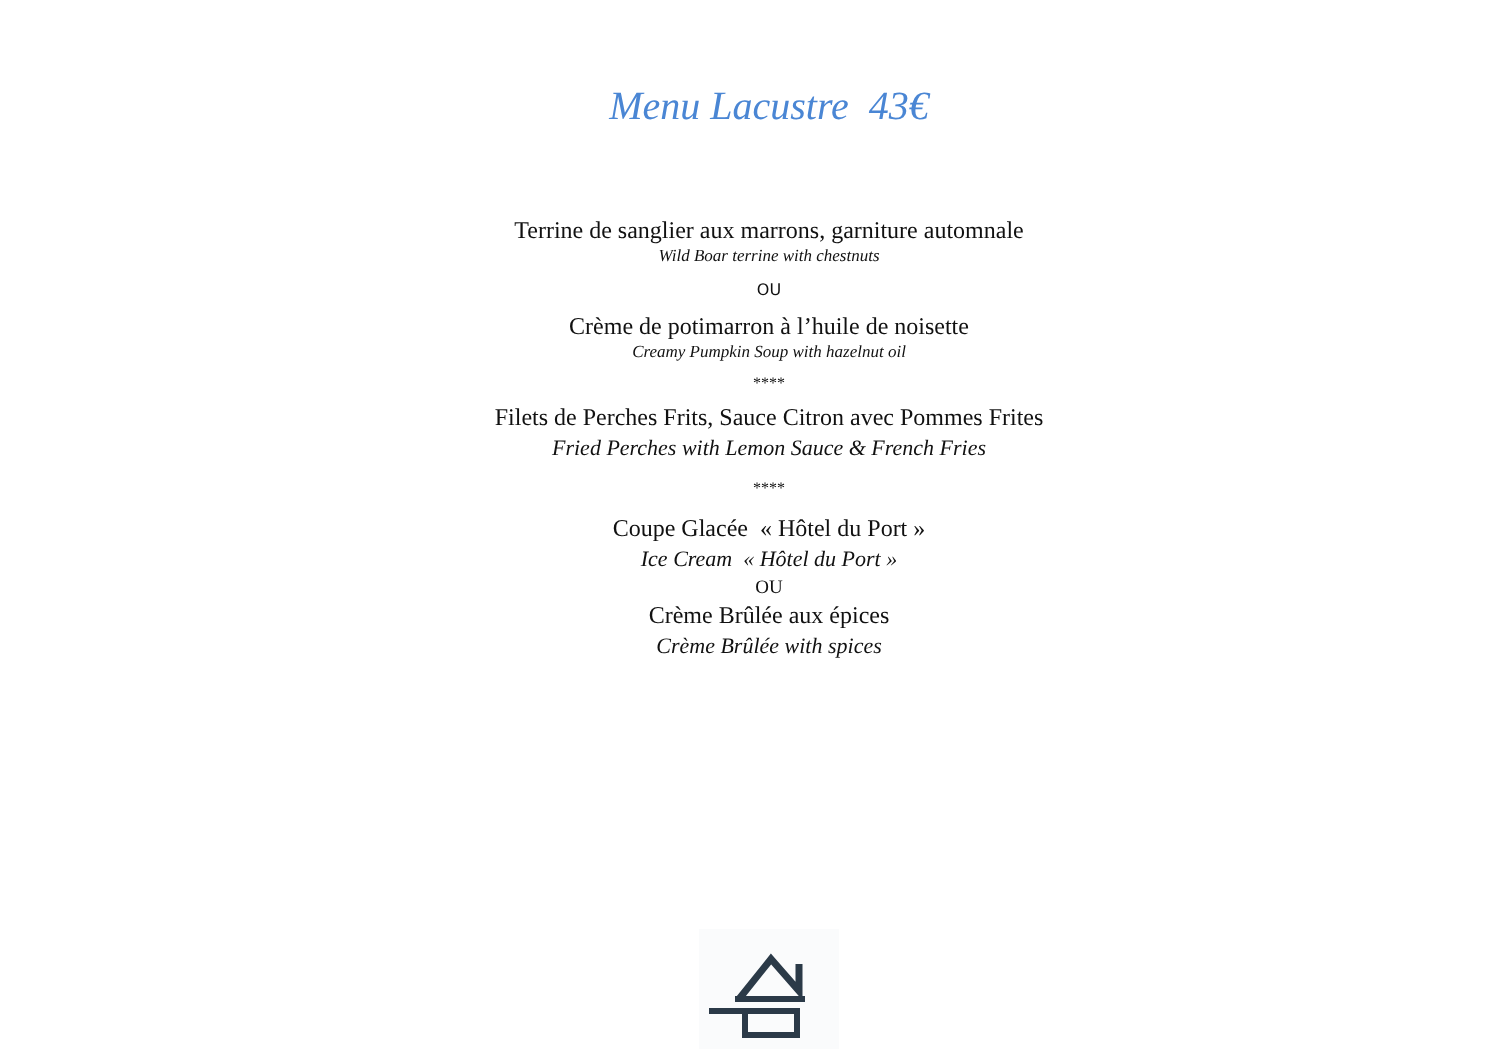Menu Lacustre 43€
Terrine de sanglier aux marrons, garniture automnale
Wild Boar terrine with chestnuts
OU
Crème de potimarron à l’huile de noisette
Creamy Pumpkin Soup with hazelnut oil
****
Filets de Perches Frits, Sauce Citron avec Pommes Frites
Fried Perches with Lemon Sauce & French Fries
****
Coupe Glacée « Hôtel du Port »
Ice Cream « Hôtel du Port »
OU
Crème Brûlée aux épices
Crème Brûlée with spices